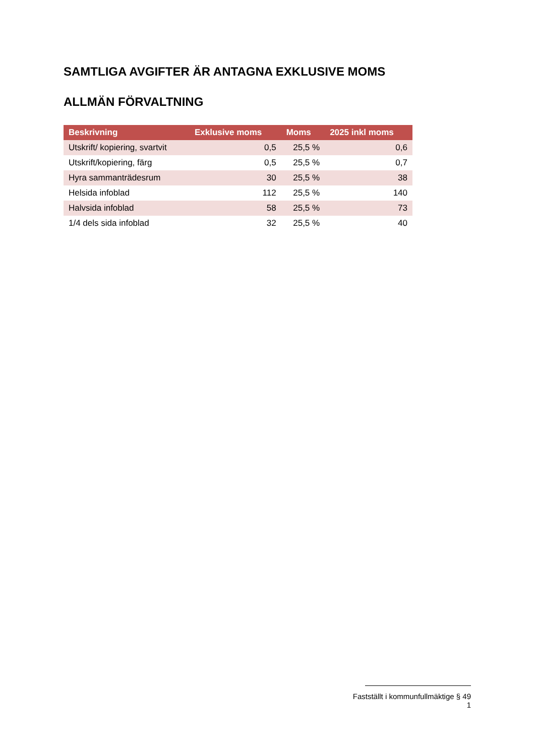SAMTLIGA AVGIFTER ÄR ANTAGNA EXKLUSIVE MOMS
ALLMÄN FÖRVALTNING
| Beskrivning | Exklusive moms | Moms | 2025 inkl moms |
| --- | --- | --- | --- |
| Utskrift/ kopiering, svartvit | 0,5 | 25,5 % | 0,6 |
| Utskrift/kopiering, färg | 0,5 | 25,5 % | 0,7 |
| Hyra sammanträdesrum | 30 | 25,5 % | 38 |
| Helsida infoblad | 112 | 25,5 % | 140 |
| Halvsida infoblad | 58 | 25,5 % | 73 |
| 1/4 dels sida infoblad | 32 | 25,5 % | 40 |
Fastställt i kommunfullmäktige § 49
1